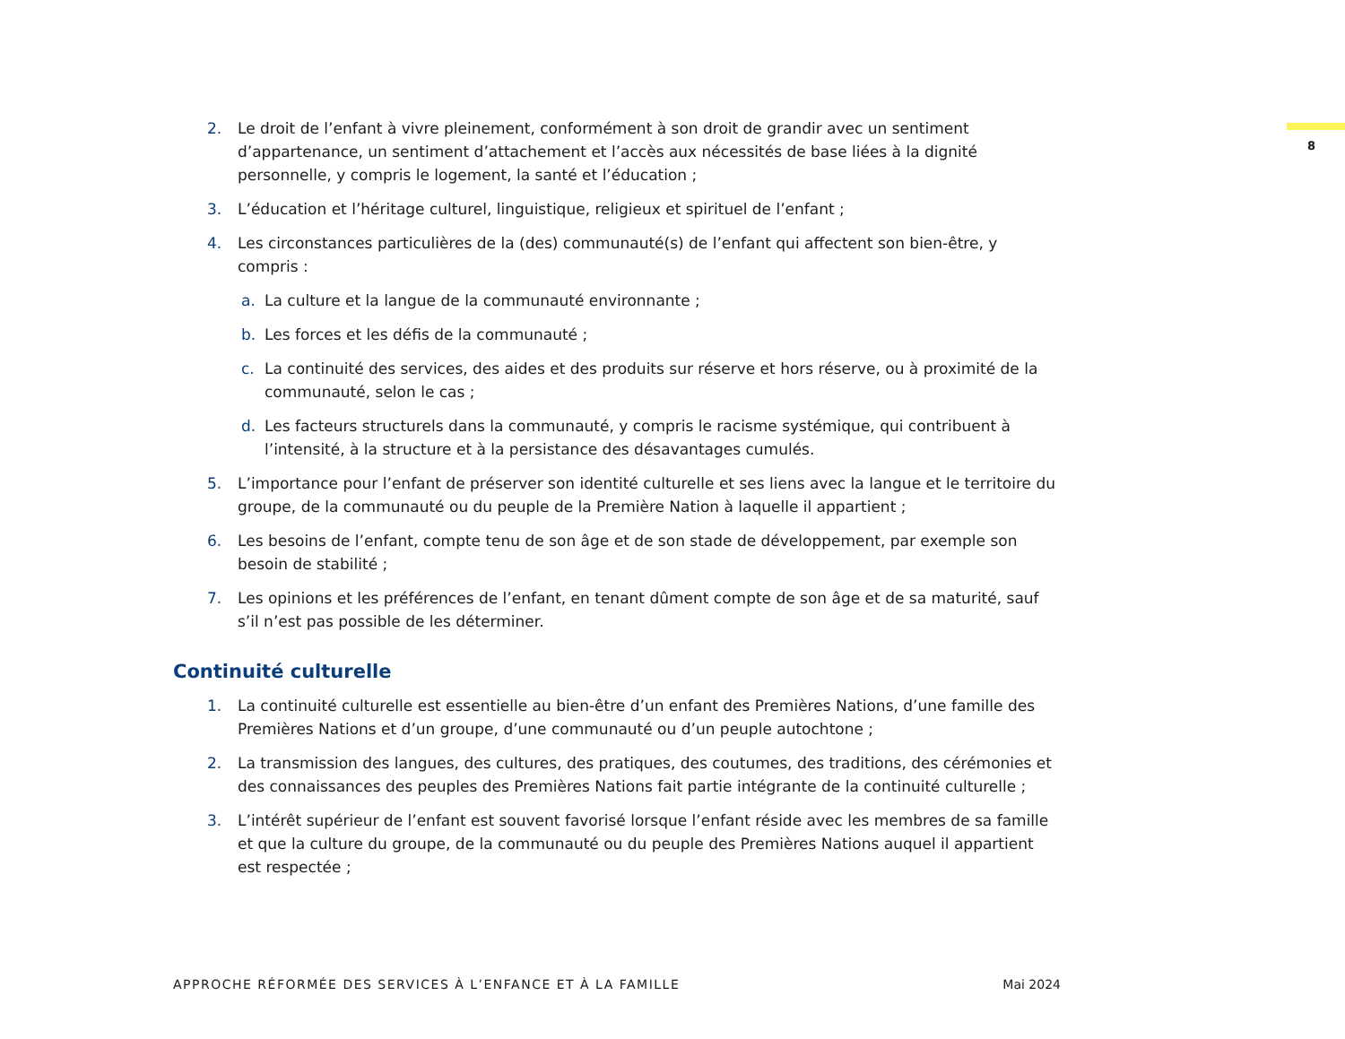8
2. Le droit de l’enfant à vivre pleinement, conformément à son droit de grandir avec un sentiment d’appartenance, un sentiment d’attachement et l’accès aux nécessités de base liées à la dignité personnelle, y compris le logement, la santé et l’éducation ;
3. L’éducation et l’héritage culturel, linguistique, religieux et spirituel de l’enfant ;
4. Les circonstances particulières de la (des) communauté(s) de l’enfant qui affectent son bien-être, y compris :
a. La culture et la langue de la communauté environnante ;
b. Les forces et les défis de la communauté ;
c. La continuité des services, des aides et des produits sur réserve et hors réserve, ou à proximité de la communauté, selon le cas ;
d. Les facteurs structurels dans la communauté, y compris le racisme systémique, qui contribuent à l’intensité, à la structure et à la persistance des désavantages cumulés.
5. L’importance pour l’enfant de préserver son identité culturelle et ses liens avec la langue et le territoire du groupe, de la communauté ou du peuple de la Première Nation à laquelle il appartient ;
6. Les besoins de l’enfant, compte tenu de son âge et de son stade de développement, par exemple son besoin de stabilité ;
7. Les opinions et les préférences de l’enfant, en tenant dûment compte de son âge et de sa maturité, sauf s’il n’est pas possible de les déterminer.
Continuité culturelle
1. La continuité culturelle est essentielle au bien-être d’un enfant des Premières Nations, d’une famille des Premières Nations et d’un groupe, d’une communauté ou d’un peuple autochtone ;
2. La transmission des langues, des cultures, des pratiques, des coutumes, des traditions, des cérémonies et des connaissances des peuples des Premières Nations fait partie intégrante de la continuité culturelle ;
3. L’intérêt supérieur de l’enfant est souvent favorisé lorsque l’enfant réside avec les membres de sa famille et que la culture du groupe, de la communauté ou du peuple des Premières Nations auquel il appartient est respectée ;
APPROCHE RÉFORMÉE DES SERVICES À L’ENFANCE ET À LA FAMILLE Mai 2024